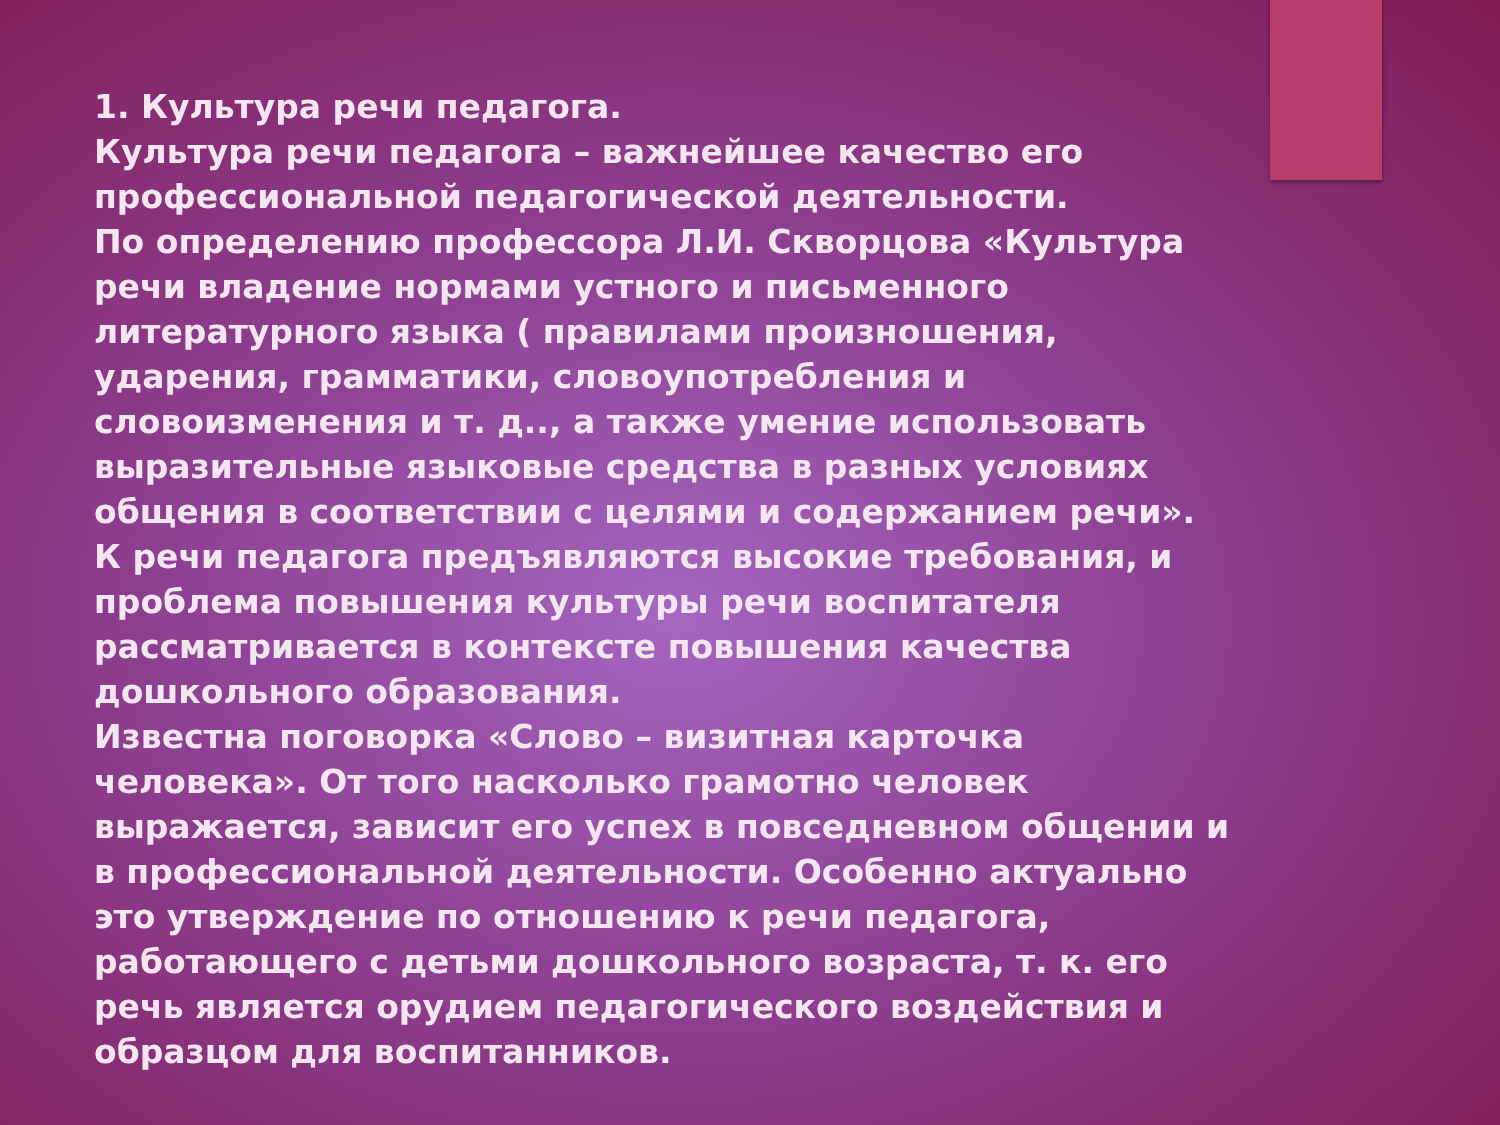1. Культура речи педагога.
Культура речи педагога – важнейшее качество его профессиональной педагогической деятельности.
По определению профессора Л.И. Скворцова «Культура речи владение нормами устного и письменного литературного языка ( правилами произношения, ударения, грамматики, словоупотребления и словоизменения и т. д.., а также умение использовать выразительные языковые средства в разных условиях общения в соответствии с целями и содержанием речи».
К речи педагога предъявляются высокие требования, и проблема повышения культуры речи воспитателя рассматривается в контексте повышения качества дошкольного образования.
Известна поговорка «Слово – визитная карточка человека». От того насколько грамотно человек выражается, зависит его успех в повседневном общении и в профессиональной деятельности. Особенно актуально это утверждение по отношению к речи педагога, работающего с детьми дошкольного возраста, т. к. его речь является орудием педагогического воздействия и образцом для воспитанников.